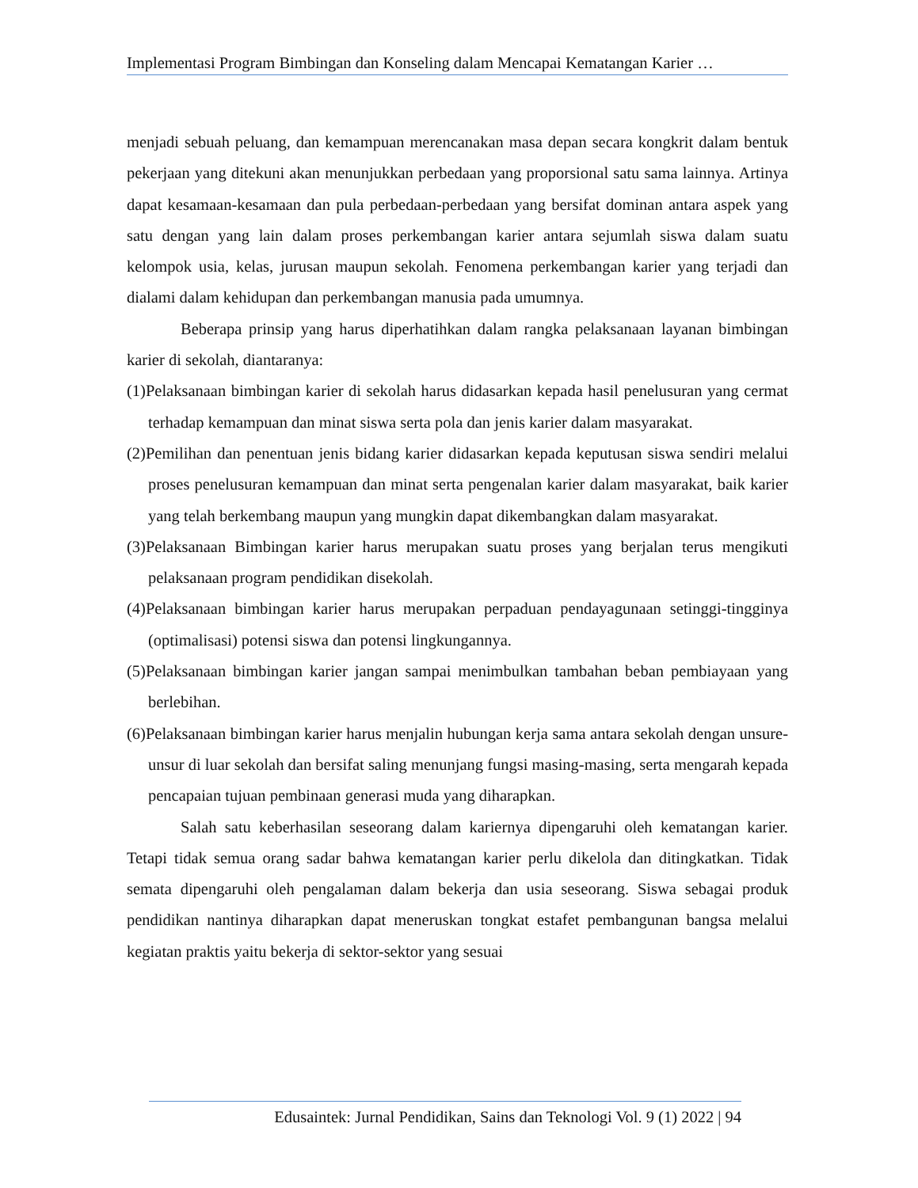Implementasi Program Bimbingan dan Konseling dalam Mencapai Kematangan Karier …
menjadi sebuah peluang, dan kemampuan merencanakan masa depan secara kongkrit dalam bentuk pekerjaan yang ditekuni akan menunjukkan perbedaan yang proporsional satu sama lainnya. Artinya dapat kesamaan-kesamaan dan pula perbedaan-perbedaan yang bersifat dominan antara aspek yang satu dengan yang lain dalam proses perkembangan karier antara sejumlah siswa dalam suatu kelompok usia, kelas, jurusan maupun sekolah. Fenomena perkembangan karier yang terjadi dan dialami dalam kehidupan dan perkembangan manusia pada umumnya.
Beberapa prinsip yang harus diperhatihkan dalam rangka pelaksanaan layanan bimbingan karier di sekolah, diantaranya:
(1)Pelaksanaan bimbingan karier di sekolah harus didasarkan kepada hasil penelusuran yang cermat terhadap kemampuan dan minat siswa serta pola dan jenis karier dalam masyarakat.
(2)Pemilihan dan penentuan jenis bidang karier didasarkan kepada keputusan siswa sendiri melalui proses penelusuran kemampuan dan minat serta pengenalan karier dalam masyarakat, baik karier yang telah berkembang maupun yang mungkin dapat dikembangkan dalam masyarakat.
(3)Pelaksanaan Bimbingan karier harus merupakan suatu proses yang berjalan terus mengikuti pelaksanaan program pendidikan disekolah.
(4)Pelaksanaan bimbingan karier harus merupakan perpaduan pendayagunaan setinggi-tingginya (optimalisasi) potensi siswa dan potensi lingkungannya.
(5)Pelaksanaan bimbingan karier jangan sampai menimbulkan tambahan beban pembiayaan yang berlebihan.
(6)Pelaksanaan bimbingan karier harus menjalin hubungan kerja sama antara sekolah dengan unsure-unsur di luar sekolah dan bersifat saling menunjang fungsi masing-masing, serta mengarah kepada pencapaian tujuan pembinaan generasi muda yang diharapkan.
Salah satu keberhasilan seseorang dalam kariernya dipengaruhi oleh kematangan karier. Tetapi tidak semua orang sadar bahwa kematangan karier perlu dikelola dan ditingkatkan. Tidak semata dipengaruhi oleh pengalaman dalam bekerja dan usia seseorang. Siswa sebagai produk pendidikan nantinya diharapkan dapat meneruskan tongkat estafet pembangunan bangsa melalui kegiatan praktis yaitu bekerja di sektor-sektor yang sesuai
Edusaintek: Jurnal Pendidikan, Sains dan Teknologi Vol. 9 (1) 2022 | 94